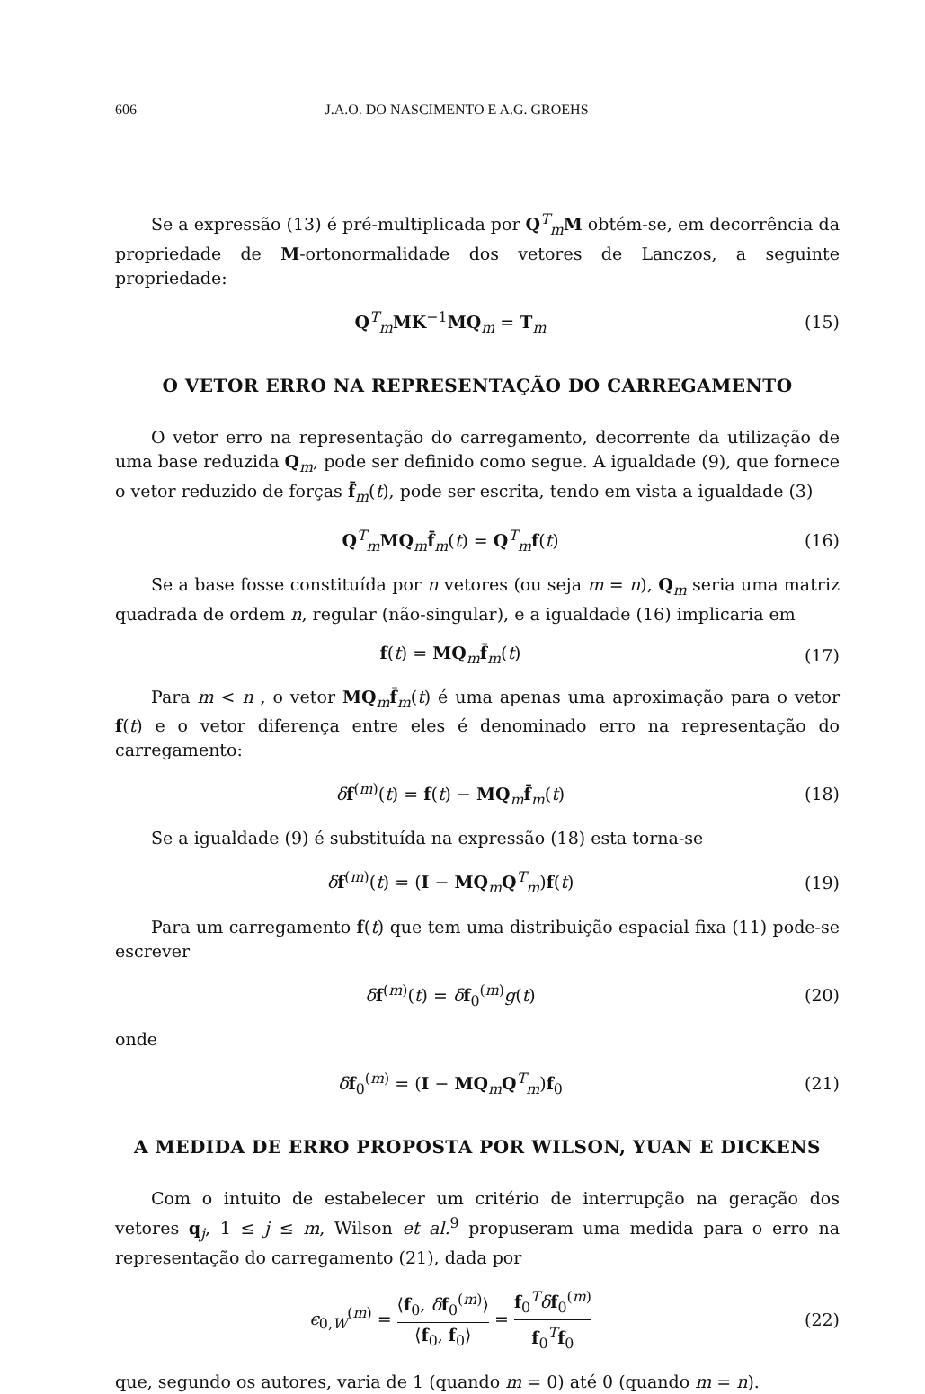606 J.A.O. DO NASCIMENTO E A.G. GROEHS
Se a expressão (13) é pré-multiplicada por Q<sup>T</sup><sub>m</sub>M obtém-se, em decorrência da propriedade de M-ortonormalidade dos vetores de Lanczos, a seguinte propriedade:
Q<sup>T</sup><sub>m</sub>MK<sup>−1</sup>MQ<sub>m</sub> = T<sub>m</sub> (15)
O VETOR ERRO NA REPRESENTAÇÃO DO CARREGAMENTO
O vetor erro na representação do carregamento, decorrente da utilização de uma base reduzida Q<sub>m</sub>, pode ser definido como segue. A igualdade (9), que fornece o vetor reduzido de forças f̄<sub>m</sub>(t), pode ser escrita, tendo em vista a igualdade (3)
Q<sup>T</sup><sub>m</sub>MQ<sub>m</sub>f̄<sub>m</sub>(t) = Q<sup>T</sup><sub>m</sub>f(t) (16)
Se a base fosse constituída por n vetores (ou seja m = n), Q<sub>m</sub> seria uma matriz quadrada de ordem n, regular (não-singular), e a igualdade (16) implicaria em
f(t) = MQ<sub>m</sub>f̄<sub>m</sub>(t) (17)
Para m < n , o vetor MQ<sub>m</sub>f̄<sub>m</sub>(t) é uma apenas uma aproximação para o vetor f(t) e o vetor diferença entre eles é denominado erro na representação do carregamento:
δf<sup>(m)</sup>(t) = f(t) − MQ<sub>m</sub>f̄<sub>m</sub>(t) (18)
Se a igualdade (9) é substituída na expressão (18) esta torna-se
δf<sup>(m)</sup>(t) = (I − MQ<sub>m</sub>Q<sup>T</sup><sub>m</sub>)f(t) (19)
Para um carregamento f(t) que tem uma distribuição espacial fixa (11) pode-se escrever
δf<sup>(m)</sup>(t) = δf<sub>0</sub><sup>(m)</sup>g(t) (20)
onde
δf<sub>0</sub><sup>(m)</sup> = (I − MQ<sub>m</sub>Q<sup>T</sup><sub>m</sub>)f<sub>0</sub> (21)
A MEDIDA DE ERRO PROPOSTA POR WILSON, YUAN E DICKENS
Com o intuito de estabelecer um critério de interrupção na geração dos vetores q<sub>j</sub>, 1 ≤ j ≤ m, Wilson et al.<sup>9</sup> propuseram uma medida para o erro na representação do carregamento (21), dada por
ϵ<sub>0,W</sub><sup>(m)</sup> = ⟨f<sub>0</sub>, δf<sub>0</sub><sup>(m)</sup>⟩ ⟨f<sub>0</sub>, f<sub>0</sub>⟩ = f<sub>0</sub><sup>T</sup>δf<sub>0</sub><sup>(m)</sup> f<sub>0</sub><sup>T</sup>f<sub>0</sub> (22)
que, segundo os autores, varia de 1 (quando m = 0) até 0 (quando m = n).